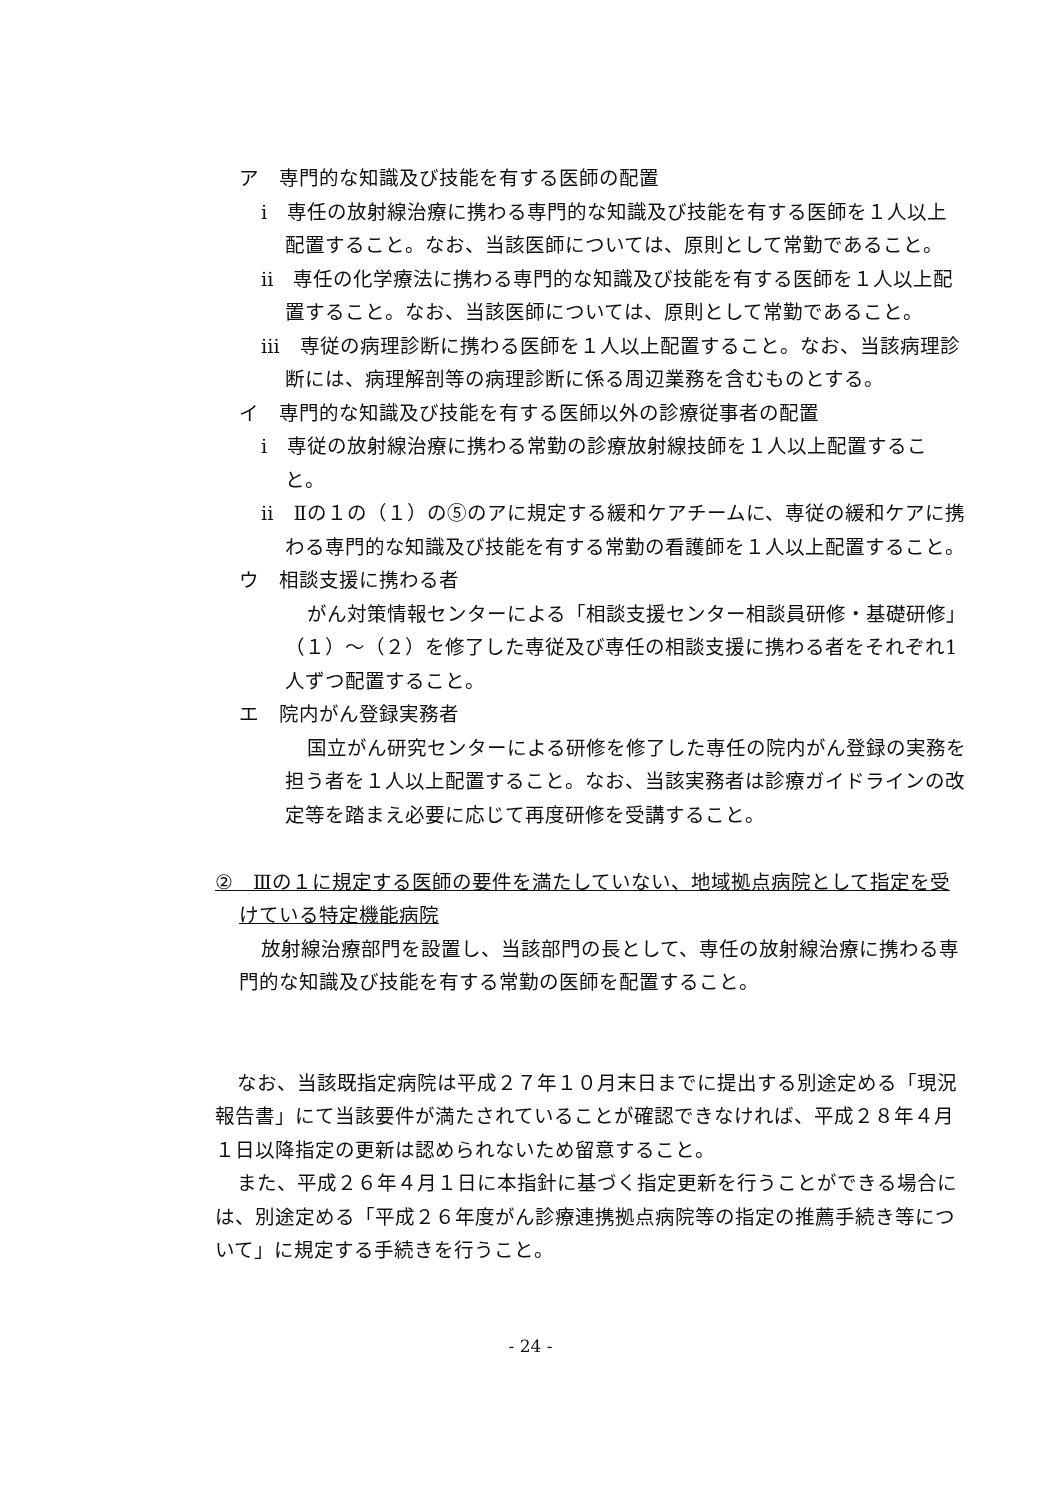ア　専門的な知識及び技能を有する医師の配置
ⅰ　専任の放射線治療に携わる専門的な知識及び技能を有する医師を１人以上配置すること。なお、当該医師については、原則として常勤であること。
ⅱ　専任の化学療法に携わる専門的な知識及び技能を有する医師を１人以上配置すること。なお、当該医師については、原則として常勤であること。
ⅲ　専従の病理診断に携わる医師を１人以上配置すること。なお、当該病理診断には、病理解剖等の病理診断に係る周辺業務を含むものとする。
イ　専門的な知識及び技能を有する医師以外の診療従事者の配置
ⅰ　専従の放射線治療に携わる常勤の診療放射線技師を１人以上配置すること。
ⅱ　Ⅱの１の（１）の⑤のアに規定する緩和ケアチームに、専従の緩和ケアに携わる専門的な知識及び技能を有する常勤の看護師を１人以上配置すること。
ウ　相談支援に携わる者
がん対策情報センターによる「相談支援センター相談員研修・基礎研修」（１）～（２）を修了した専従及び専任の相談支援に携わる者をそれぞれ1人ずつ配置すること。
エ　院内がん登録実務者
国立がん研究センターによる研修を修了した専任の院内がん登録の実務を担う者を１人以上配置すること。なお、当該実務者は診療ガイドラインの改定等を踏まえ必要に応じて再度研修を受講すること。
②　Ⅲの１に規定する医師の要件を満たしていない、地域拠点病院として指定を受けている特定機能病院
放射線治療部門を設置し、当該部門の長として、専任の放射線治療に携わる専門的な知識及び技能を有する常勤の医師を配置すること。
なお、当該既指定病院は平成２７年１０月末日までに提出する別途定める「現況報告書」にて当該要件が満たされていることが確認できなければ、平成２８年４月１日以降指定の更新は認められないため留意すること。
また、平成２６年４月１日に本指針に基づく指定更新を行うことができる場合には、別途定める「平成２６年度がん診療連携拠点病院等の指定の推薦手続き等について」に規定する手続きを行うこと。
- 24 -